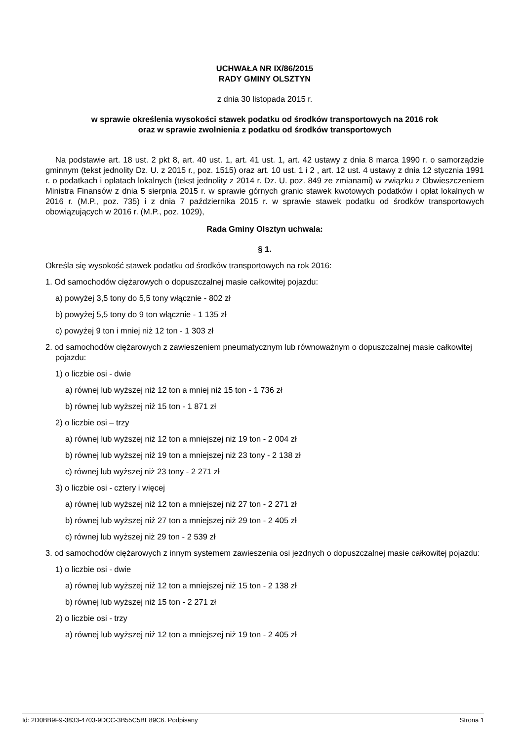UCHWAŁA NR IX/86/2015
RADY GMINY OLSZTYN
z dnia 30 listopada 2015 r.
w sprawie określenia wysokości stawek podatku od środków transportowych na 2016 rok
oraz w sprawie zwolnienia z podatku od środków transportowych
Na podstawie art. 18 ust. 2 pkt 8, art. 40 ust. 1, art. 41 ust. 1, art. 42 ustawy z dnia 8 marca 1990 r. o samorządzie gminnym (tekst jednolity Dz. U. z 2015 r., poz. 1515) oraz art. 10 ust. 1 i 2 , art. 12 ust. 4 ustawy z dnia 12 stycznia 1991 r. o podatkach i opłatach lokalnych (tekst jednolity z 2014 r. Dz. U. poz. 849 ze zmianami) w związku z Obwieszczeniem Ministra Finansów z dnia 5 sierpnia 2015 r. w sprawie górnych granic stawek kwotowych podatków i opłat lokalnych w 2016 r. (M.P., poz. 735) i z dnia 7 października 2015 r. w sprawie stawek podatku od środków transportowych obowiązujących w 2016 r. (M.P., poz. 1029),
Rada Gminy Olsztyn uchwala:
§ 1.
Określa się wysokość stawek podatku od środków transportowych na rok 2016:
1. Od samochodów ciężarowych o dopuszczalnej masie całkowitej pojazdu:
a) powyżej 3,5 tony do 5,5 tony włącznie - 802 zł
b) powyżej 5,5 tony do 9 ton włącznie - 1 135 zł
c) powyżej 9 ton i mniej niż 12 ton - 1 303 zł
2. od samochodów ciężarowych z zawieszeniem pneumatycznym lub równoważnym o dopuszczalnej masie całkowitej pojazdu:
1) o liczbie osi - dwie
a) równej lub wyższej niż 12 ton a mniej niż 15 ton - 1 736 zł
b) równej lub wyższej niż 15 ton - 1 871 zł
2) o liczbie osi – trzy
a) równej lub wyższej niż 12 ton a mniejszej niż 19 ton - 2 004 zł
b) równej lub wyższej niż 19 ton a mniejszej niż 23 tony - 2 138 zł
c) równej lub wyższej niż 23 tony - 2 271 zł
3) o liczbie osi - cztery i więcej
a) równej lub wyższej niż 12 ton a mniejszej niż 27 ton - 2 271 zł
b) równej lub wyższej niż 27 ton a mniejszej niż 29 ton - 2 405 zł
c) równej lub wyższej niż 29 ton - 2 539 zł
3. od samochodów ciężarowych z innym systemem zawieszenia osi jezdnych o dopuszczalnej masie całkowitej pojazdu:
1) o liczbie osi - dwie
a) równej lub wyższej niż 12 ton a mniejszej niż 15 ton - 2 138 zł
b) równej lub wyższej niż 15 ton - 2 271 zł
2) o liczbie osi - trzy
a) równej lub wyższej niż 12 ton a mniejszej niż 19 ton - 2 405 zł
Id: 2D0BB9F9-3833-4703-9DCC-3B55C5BE89C6. Podpisany Strona 1